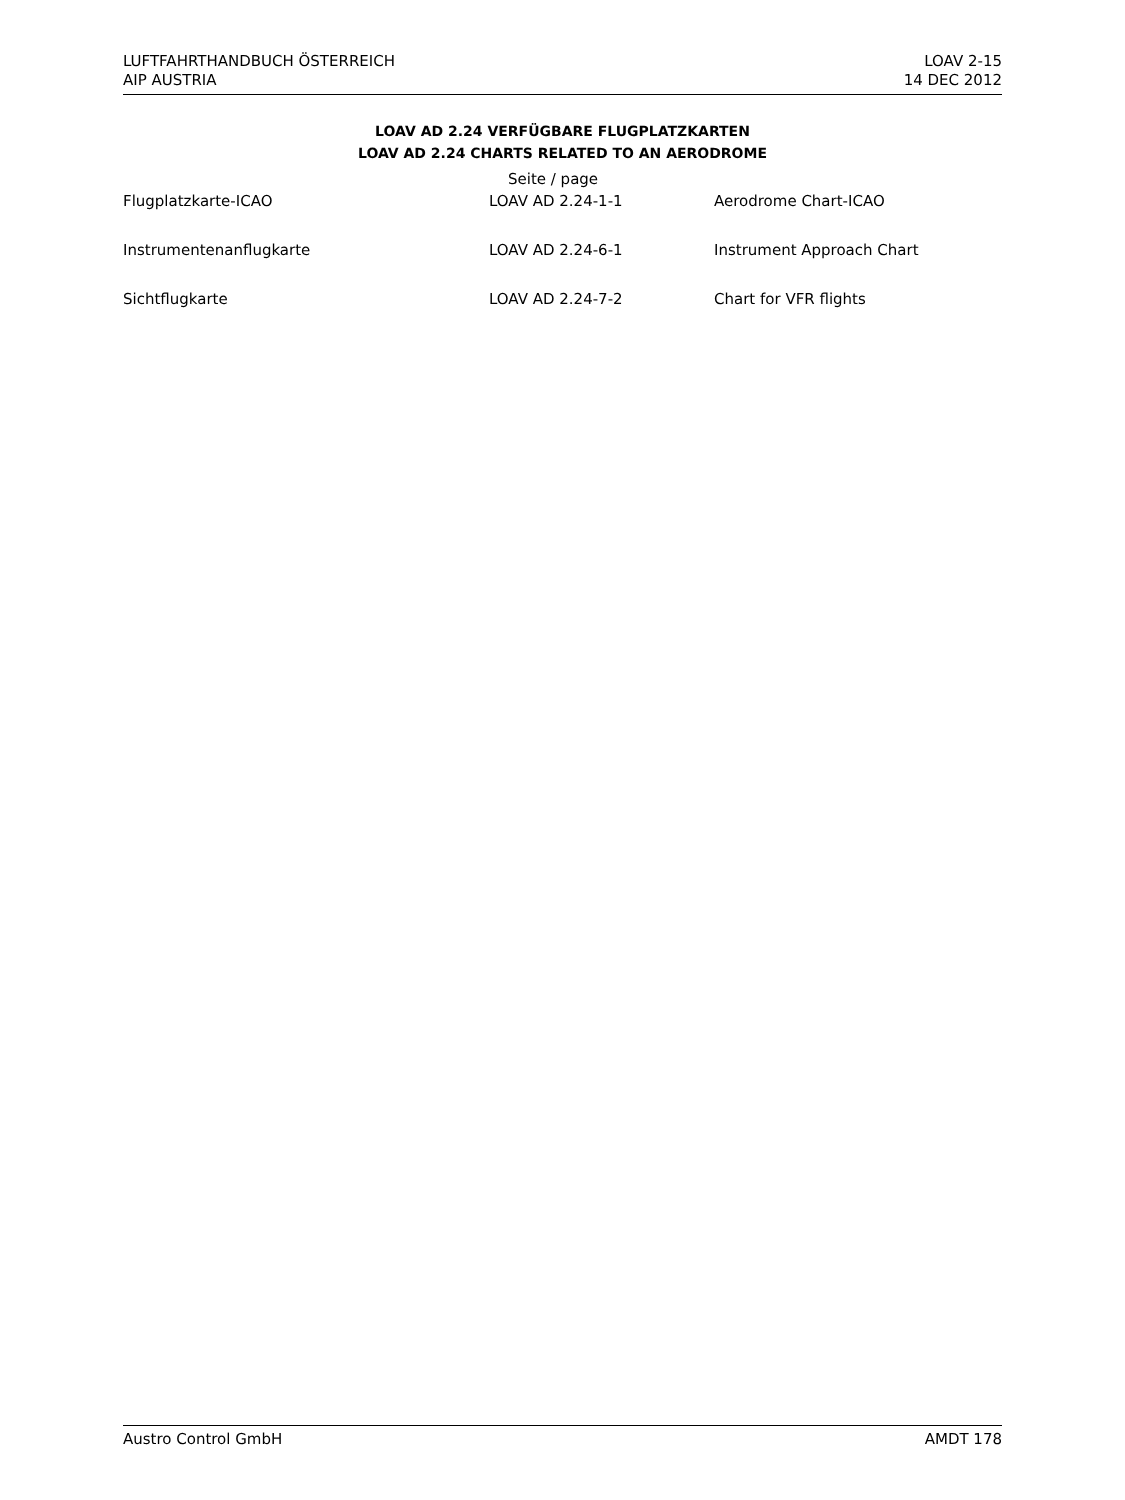LUFTFAHRTHANDBUCH ÖSTERREICH
AIP AUSTRIA
LOAV 2-15
14 DEC 2012
LOAV AD 2.24 VERFÜGBARE FLUGPLATZKARTEN
LOAV AD 2.24 CHARTS RELATED TO AN AERODROME
| | Seite / page | |
| --- | --- | --- |
| Flugplatzkarte-ICAO | LOAV AD 2.24-1-1 | Aerodrome Chart-ICAO |
| Instrumentenanflugkarte | LOAV AD 2.24-6-1 | Instrument Approach Chart |
| Sichtflugkarte | LOAV AD 2.24-7-2 | Chart for VFR flights |
Austro Control GmbH AMDT 178